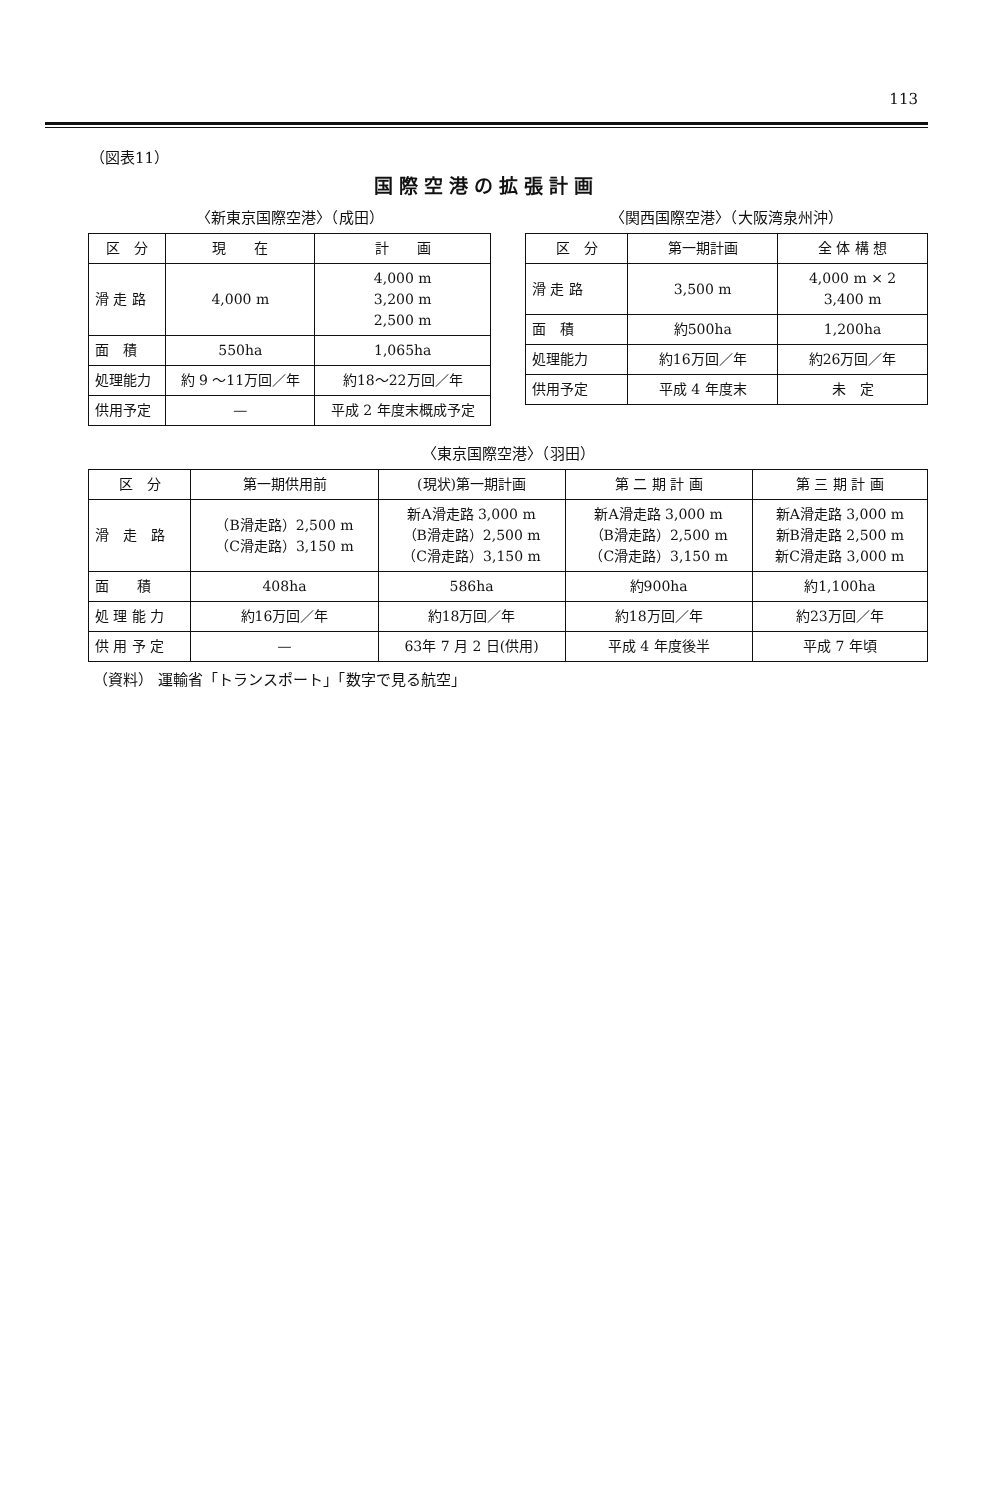113
（図表11）
国際空港の拡張計画
〈新東京国際空港〉（成田）
| 区 分 | 現 在 | 計 画 |
| --- | --- | --- |
| 滑 走 路 | 4,000 m | 4,000 m 3,200 m 2,500 m |
| 面 積 | 550ha | 1,065ha |
| 処理能力 | 約 9 ～11万回／年 | 約18～22万回／年 |
| 供用予定 | — | 平成 2 年度末概成予定 |
〈関西国際空港〉（大阪湾泉州沖）
| 区 分 | 第一期計画 | 全 体 構 想 |
| --- | --- | --- |
| 滑 走 路 | 3,500 m | 4,000 m × 2 3,400 m |
| 面 積 | 約500ha | 1,200ha |
| 処理能力 | 約16万回／年 | 約26万回／年 |
| 供用予定 | 平成 4 年度末 | 未 定 |
〈東京国際空港〉（羽田）
| 区 分 | 第一期供用前 | (現状)第一期計画 | 第 二 期 計 画 | 第 三 期 計 画 |
| --- | --- | --- | --- | --- |
| 滑 走 路 | （B滑走路）2,500 m （C滑走路）3,150 m | 新A滑走路 3,000 m （B滑走路）2,500 m （C滑走路）3,150 m | 新A滑走路 3,000 m （B滑走路）2,500 m （C滑走路）3,150 m | 新A滑走路 3,000 m 新B滑走路 2,500 m 新C滑走路 3,000 m |
| 面 積 | 408ha | 586ha | 約900ha | 約1,100ha |
| 処 理 能 力 | 約16万回／年 | 約18万回／年 | 約18万回／年 | 約23万回／年 |
| 供 用 予 定 | — | 63年 7 月 2 日(供用) | 平成 4 年度後半 | 平成 7 年頃 |
（資料） 運輸省「トランスポート」「数字で見る航空」